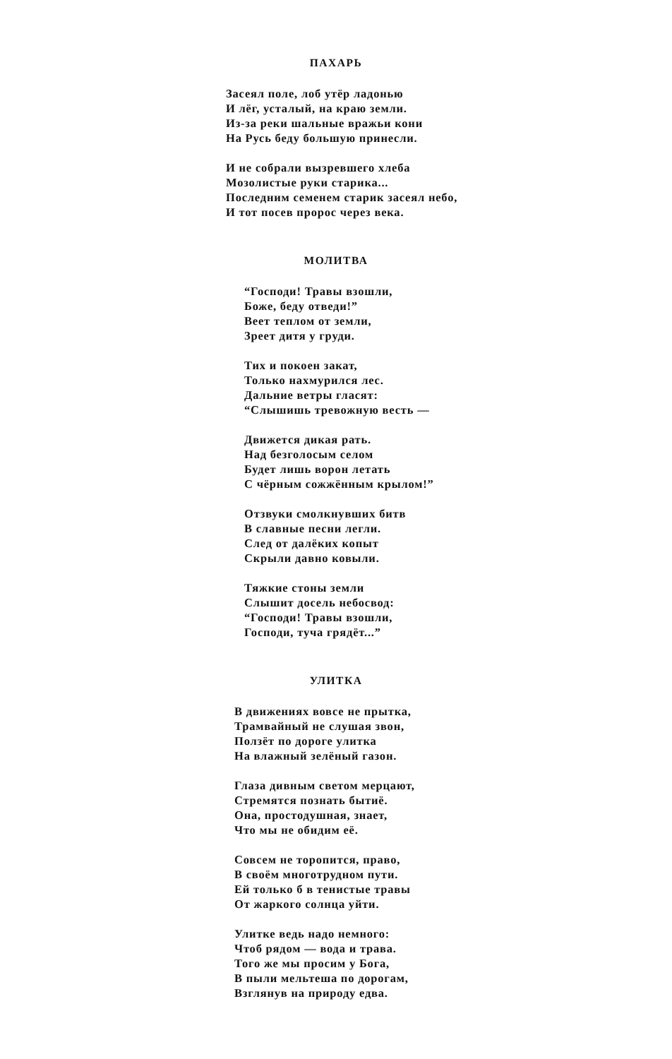ПАХАРЬ
Засеял поле, лоб утёр ладонью
И лёг, усталый, на краю земли.
Из-за реки шальные вражьи кони
На Русь беду большую принесли.
И не собрали вызревшего хлеба
Мозолистые руки старика...
Последним семенем старик засеял небо,
И тот посев пророс через века.
МОЛИТВА
“Господи! Травы взошли,
Боже, беду отведи!”
Веет теплом от земли,
Зреет дитя у груди.
Тих и покоен закат,
Только нахмурился лес.
Дальние ветры гласят:
“Слышишь тревожную весть —
Движется дикая рать.
Над безголосым селом
Будет лишь ворон летать
С чёрным сожжённым крылом!”
Отзвуки смолкнувших битв
В славные песни легли.
След от далёких копыт
Скрыли давно ковыли.
Тяжкие стоны земли
Слышит досель небосвод:
“Господи! Травы взошли,
Господи, туча грядёт...”
УЛИТКА
В движениях вовсе не прытка,
Трамвайный не слушая звон,
Ползёт по дороге улитка
На влажный зелёный газон.
Глаза дивным светом мерцают,
Стремятся познать бытиё.
Она, простодушная, знает,
Что мы не обидим её.
Совсем не торопится, право,
В своём многотрудном пути.
Ей только б в тенистые травы
От жаркого солнца уйти.
Улитке ведь надо немного:
Чтоб рядом — вода и трава.
Того же мы просим у Бога,
В пыли мельтеша по дорогам,
Взглянув на природу едва.